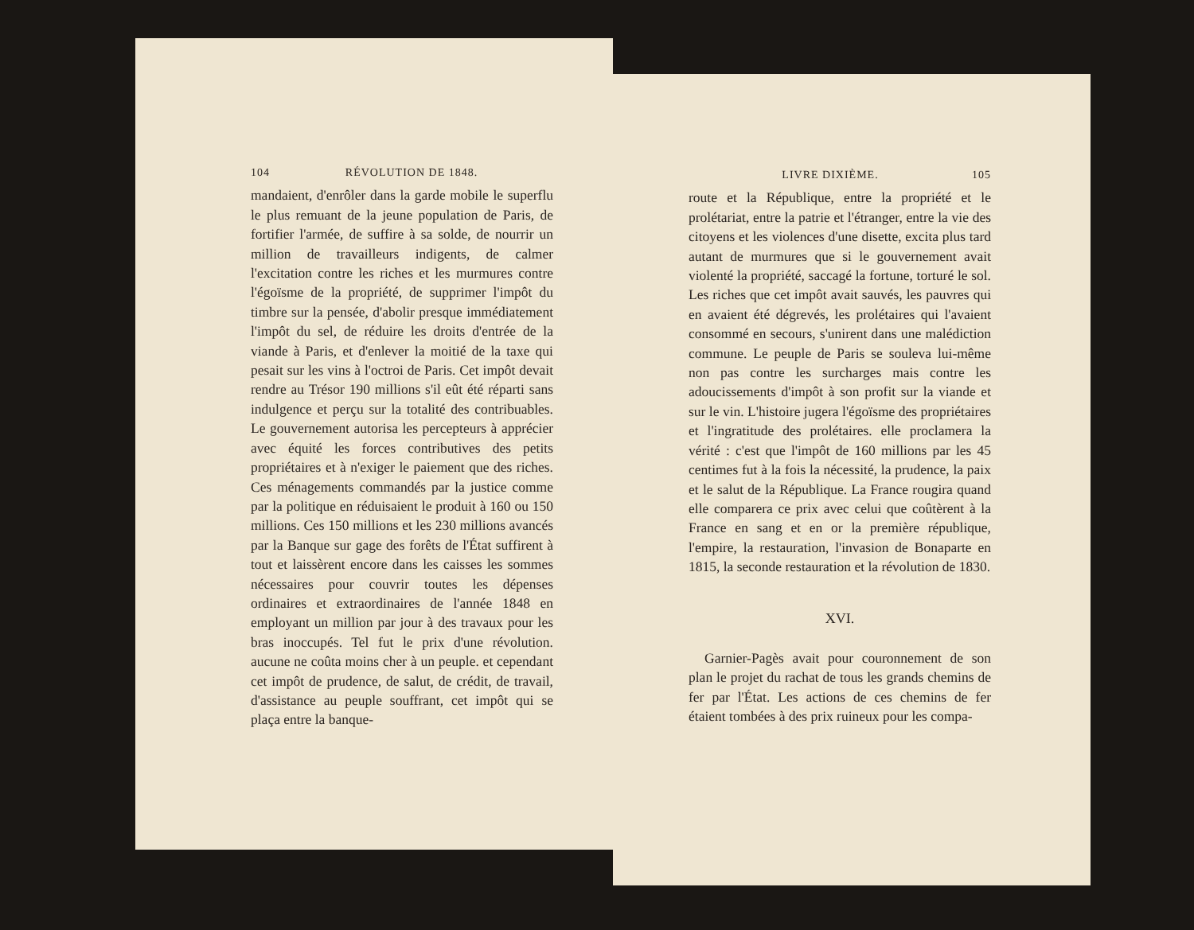104 RÉVOLUTION DE 1848.
mandaient, d'enrôler dans la garde mobile le superflu le plus remuant de la jeune population de Paris, de fortifier l'armée, de suffire à sa solde, de nourrir un million de travailleurs indigents, de calmer l'excitation contre les riches et les murmures contre l'égoïsme de la propriété, de supprimer l'impôt du timbre sur la pensée, d'abolir presque immédiatement l'impôt du sel, de réduire les droits d'entrée de la viande à Paris, et d'enlever la moitié de la taxe qui pesait sur les vins à l'octroi de Paris. Cet impôt devait rendre au Trésor 190 millions s'il eût été réparti sans indulgence et perçu sur la totalité des contribuables. Le gouvernement autorisa les percepteurs à apprécier avec équité les forces contributives des petits propriétaires et à n'exiger le paiement que des riches. Ces ménagements commandés par la justice comme par la politique en réduisaient le produit à 160 ou 150 millions. Ces 150 millions et les 230 millions avancés par la Banque sur gage des forêts de l'État suffirent à tout et laissèrent encore dans les caisses les sommes nécessaires pour couvrir toutes les dépenses ordinaires et extraordinaires de l'année 1848 en employant un million par jour à des travaux pour les bras inoccupés. Tel fut le prix d'une révolution. aucune ne coûta moins cher à un peuple. et cependant cet impôt de prudence, de salut, de crédit, de travail, d'assistance au peuple souffrant, cet impôt qui se plaça entre la banque-
LIVRE DIXIÈME. 105
route et la République, entre la propriété et le prolétariat, entre la patrie et l'étranger, entre la vie des citoyens et les violences d'une disette, excita plus tard autant de murmures que si le gouvernement avait violenté la propriété, saccagé la fortune, torturé le sol. Les riches que cet impôt avait sauvés, les pauvres qui en avaient été dégrevés, les prolétaires qui l'avaient consommé en secours, s'unirent dans une malédiction commune. Le peuple de Paris se souleva lui-même non pas contre les surcharges mais contre les adoucissements d'impôt à son profit sur la viande et sur le vin. L'histoire jugera l'égoïsme des propriétaires et l'ingratitude des prolétaires. elle proclamera la vérité : c'est que l'impôt de 160 millions par les 45 centimes fut à la fois la nécessité, la prudence, la paix et le salut de la République. La France rougira quand elle comparera ce prix avec celui que coûtèrent à la France en sang et en or la première république, l'empire, la restauration, l'invasion de Bonaparte en 1815, la seconde restauration et la révolution de 1830.
XVI.
Garnier-Pagès avait pour couronnement de son plan le projet du rachat de tous les grands chemins de fer par l'État. Les actions de ces chemins de fer étaient tombées à des prix ruineux pour les compa-